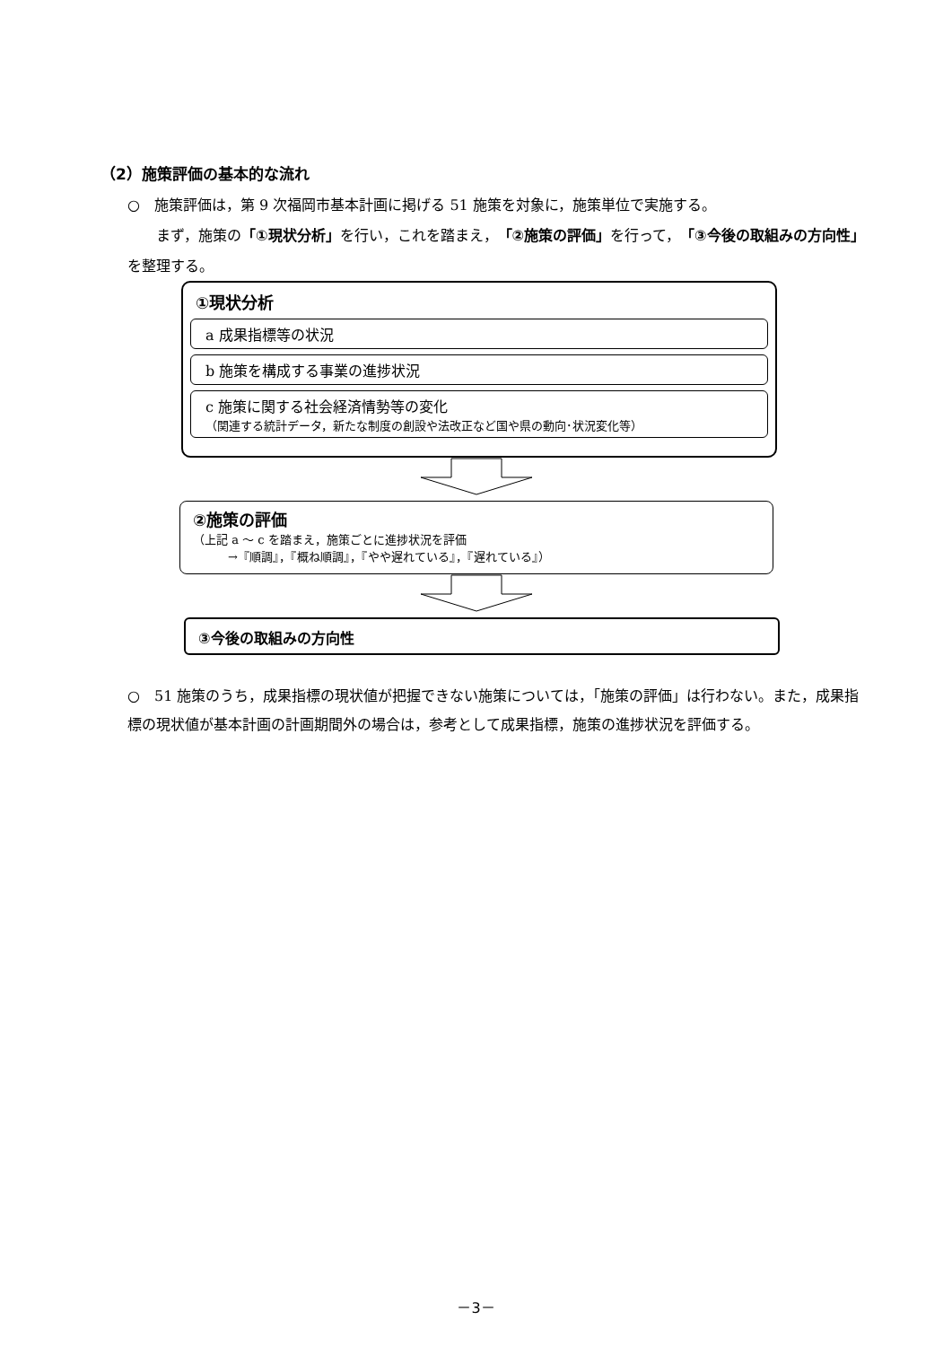（2）施策評価の基本的な流れ
○　施策評価は，第 9 次福岡市基本計画に掲げる 51 施策を対象に，施策単位で実施する。
　　まず，施策の「①現状分析」を行い，これを踏まえ，「②施策の評価」を行って，「③今後の取組みの方向性」を整理する。
①現状分析
a 成果指標等の状況
b 施策を構成する事業の進捗状況
c 施策に関する社会経済情勢等の変化
（関連する統計データ，新たな制度の創設や法改正など国や県の動向･状況変化等）
②施策の評価
（上記 a ～ c を踏まえ，施策ごとに進捗状況を評価
　　　→『順調』，『概ね順調』，『やや遅れている』，『遅れている』）
③今後の取組みの方向性
○　51 施策のうち，成果指標の現状値が把握できない施策については，「施策の評価」は行わない。また，成果指標の現状値が基本計画の計画期間外の場合は，参考として成果指標，施策の進捗状況を評価する。
－3－